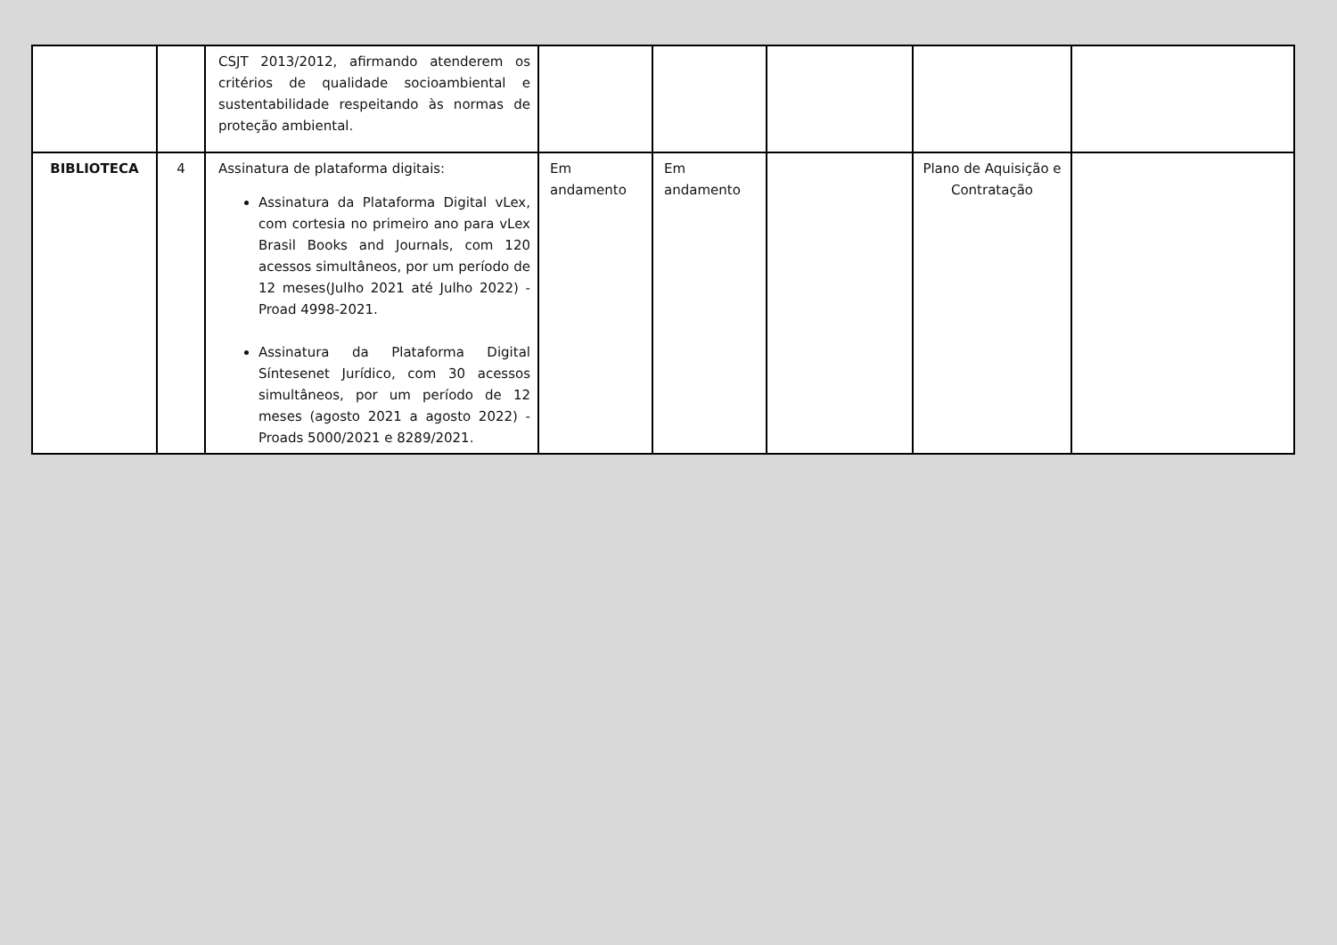| | | CSJT 2013/2012, afirmando atenderem os critérios de qualidade socioambiental e sustentabilidade respeitando às normas de proteção ambiental. | | | | | |
| BIBLIOTECA | 4 | Assinatura de plataforma digitais: Assinatura da Plataforma Digital vLex, com cortesia no primeiro ano para vLex Brasil Books and Journals, com 120 acessos simultâneos, por um período de 12 meses(Julho 2021 até Julho 2022) - Proad 4998-2021. Assinatura da Plataforma Digital Síntesenet Jurídico, com 30 acessos simultâneos, por um período de 12 meses (agosto 2021 a agosto 2022) - Proads 5000/2021 e 8289/2021. | Em andamento | Em andamento | | Plano de Aquisição e Contratação | |